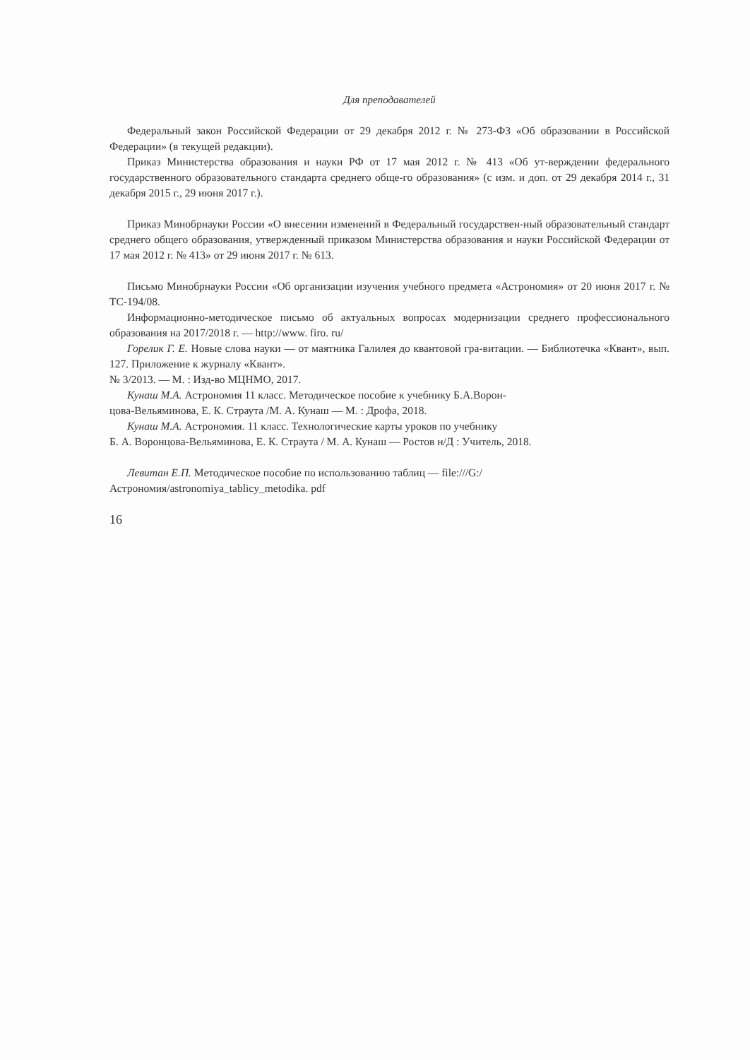Для преподавателей
Федеральный закон Российской Федерации от 29 декабря 2012 г. № 273-ФЗ «Об образовании в Российской Федерации» (в текущей редакции).
Приказ Министерства образования и науки РФ от 17 мая 2012 г. № 413 «Об ут-верждении федерального государственного образовательного стандарта среднего обще-го образования» (с изм. и доп. от 29 декабря 2014 г., 31 декабря 2015 г., 29 июня 2017 г.).
Приказ Минобрнауки России «О внесении изменений в Федеральный государствен-ный образовательный стандарт среднего общего образования, утвержденный приказом Министерства образования и науки Российской Федерации от 17 мая 2012 г. № 413» от 29 июня 2017 г. № 613.
Письмо Минобрнауки России «Об организации изучения учебного предмета «Астрономия» от 20 июня 2017 г. № ТС-194/08.
Информационно-методическое письмо об актуальных вопросах модернизации среднего профессионального образования на 2017/2018 г. — http://www. firo. ru/
Горелик Г. Е. Новые слова науки — от маятника Галилея до квантовой гра-витации. — Библиотечка «Квант», вып. 127. Приложение к журналу «Квант».
№ 3/2013. — М. : Изд-во МЦНМО, 2017.
Кунаш М.А. Астрономия 11 класс. Методическое пособие к учебнику Б.А.Ворон-
цова-Вельяминова, Е. К. Страута /М. А. Кунаш — М. : Дрофа, 2018.
Кунаш М.А. Астрономия. 11 класс. Технологические карты уроков по учебнику
Б. А. Воронцова-Вельяминова, Е. К. Страута / М. А. Кунаш — Ростов н/Д : Учитель, 2018.
Левитан Е.П. Методическое пособие по использованию таблиц — file:///G:/
Астрономия/astronomiya_tablicy_metodika. pdf
16